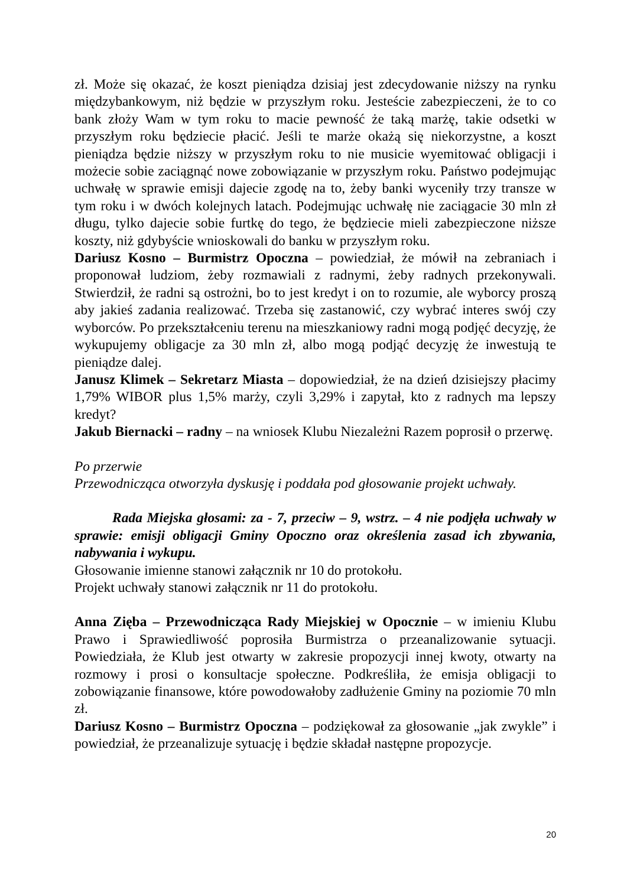zł. Może się okazać, że koszt pieniądza dzisiaj jest zdecydowanie niższy na rynku międzybankowym, niż będzie w przyszłym roku. Jesteście zabezpieczeni, że to co bank złoży Wam w tym roku to macie pewność że taką marżę, takie odsetki w przyszłym roku będziecie płacić. Jeśli te marże okażą się niekorzystne, a koszt pieniądza będzie niższy w przyszłym roku to nie musicie wyemitować obligacji i możecie sobie zaciągnąć nowe zobowiązanie w przyszłym roku. Państwo podejmując uchwałę w sprawie emisji dajecie zgodę na to, żeby banki wyceniły trzy transze w tym roku i w dwóch kolejnych latach. Podejmując uchwałę nie zaciągacie 30 mln zł długu, tylko dajecie sobie furtkę do tego, że będziecie mieli zabezpieczone niższe koszty, niż gdybyście wnioskowali do banku w przyszłym roku.
Dariusz Kosno – Burmistrz Opoczna – powiedział, że mówił na zebraniach i proponował ludziom, żeby rozmawiali z radnymi, żeby radnych przekonywali. Stwierdził, że radni są ostrożni, bo to jest kredyt i on to rozumie, ale wyborcy proszą aby jakieś zadania realizować. Trzeba się zastanowić, czy wybrać interes swój czy wyborców. Po przekształceniu terenu na mieszkaniowy radni mogą podjęć decyzję, że wykupujemy obligacje za 30 mln zł, albo mogą podjąć decyzję że inwestują te pieniądze dalej.
Janusz Klimek – Sekretarz Miasta – dopowiedział, że na dzień dzisiejszy płacimy 1,79% WIBOR plus 1,5% marży, czyli 3,29% i zapytał, kto z radnych ma lepszy kredyt?
Jakub Biernacki – radny – na wniosek Klubu Niezależni Razem poprosił o przerwę.
Po przerwie
Przewodnicząca otworzyła dyskusję i poddała pod głosowanie projekt uchwały.
Rada Miejska głosami: za - 7, przeciw – 9, wstrz. – 4 nie podjęła uchwały w sprawie: emisji obligacji Gminy Opoczno oraz określenia zasad ich zbywania, nabywania i wykupu.
Głosowanie imienne stanowi załącznik nr 10 do protokołu.
Projekt uchwały stanowi załącznik nr 11 do protokołu.
Anna Zięba – Przewodnicząca Rady Miejskiej w Opocznie – w imieniu Klubu Prawo i Sprawiedliwość poprosiła Burmistrza o przeanalizowanie sytuacji. Powiedziała, że Klub jest otwarty w zakresie propozycji innej kwoty, otwarty na rozmowy i prosi o konsultacje społeczne. Podkreśliła, że emisja obligacji to zobowiązanie finansowe, które powodowałoby zadłużenie Gminy na poziomie 70 mln zł.
Dariusz Kosno – Burmistrz Opoczna – podziękował za głosowanie „jak zwykle” i powiedział, że przeanalizuje sytuację i będzie składał następne propozycje.
20